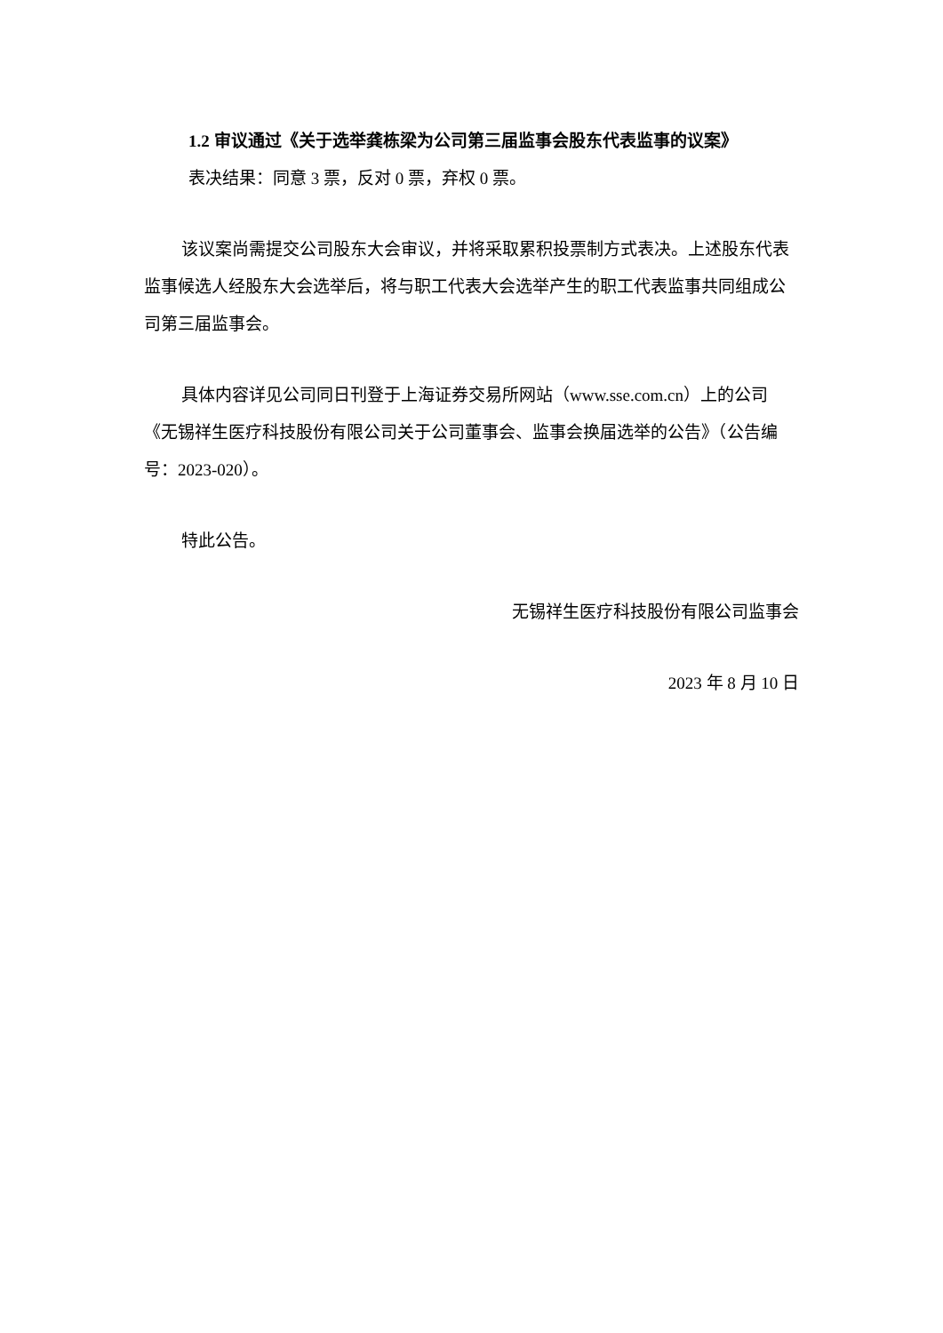1.2 审议通过《关于选举龚栋梁为公司第三届监事会股东代表监事的议案》
表决结果：同意 3 票，反对 0 票，弃权 0 票。
该议案尚需提交公司股东大会审议，并将采取累积投票制方式表决。上述股东代表监事候选人经股东大会选举后，将与职工代表大会选举产生的职工代表监事共同组成公司第三届监事会。
具体内容详见公司同日刊登于上海证券交易所网站（www.sse.com.cn）上的公司《无锡祥生医疗科技股份有限公司关于公司董事会、监事会换届选举的公告》（公告编号：2023-020）。
特此公告。
无锡祥生医疗科技股份有限公司监事会
2023 年 8 月 10 日